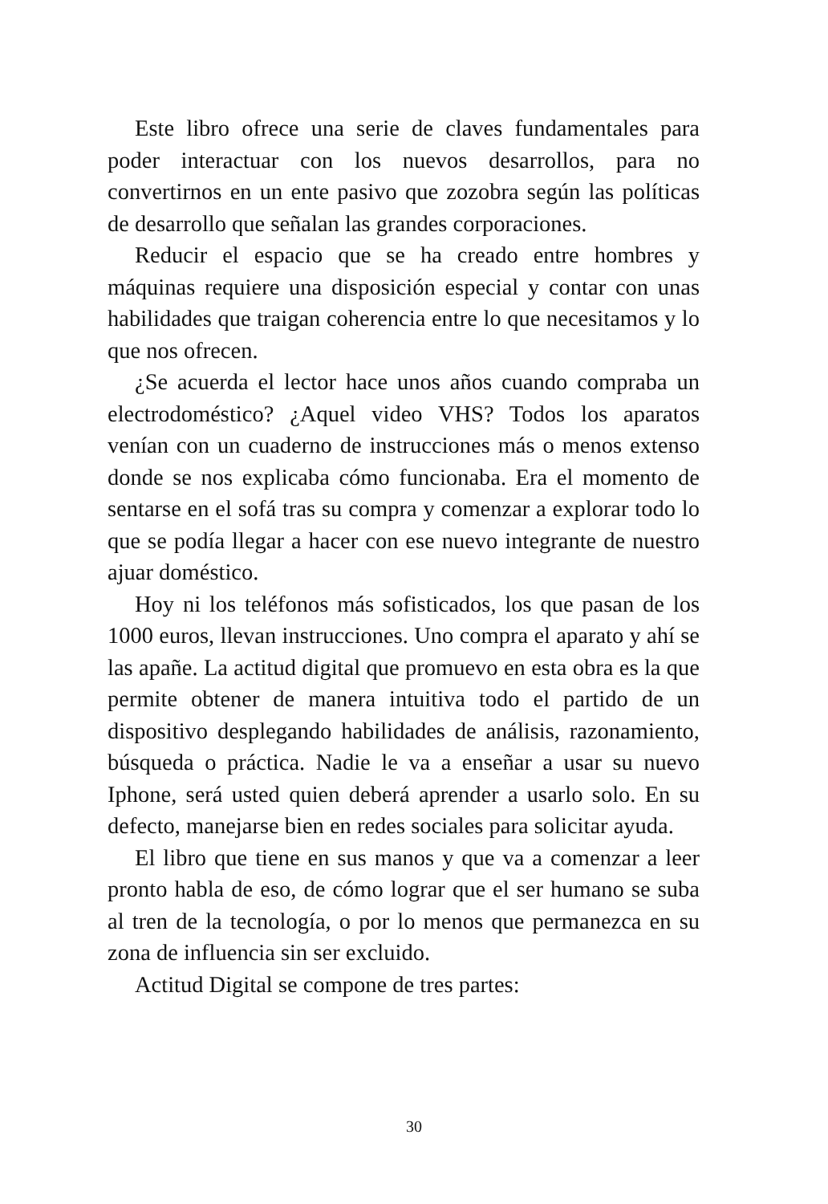Este libro ofrece una serie de claves fundamentales para poder interactuar con los nuevos desarrollos, para no convertirnos en un ente pasivo que zozobra según las políticas de desarrollo que señalan las grandes corporaciones.
Reducir el espacio que se ha creado entre hombres y máquinas requiere una disposición especial y contar con unas habilidades que traigan coherencia entre lo que necesitamos y lo que nos ofrecen.
¿Se acuerda el lector hace unos años cuando compraba un electrodoméstico? ¿Aquel video VHS? Todos los aparatos venían con un cuaderno de instrucciones más o menos extenso donde se nos explicaba cómo funcionaba. Era el momento de sentarse en el sofá tras su compra y comenzar a explorar todo lo que se podía llegar a hacer con ese nuevo integrante de nuestro ajuar doméstico.
Hoy ni los teléfonos más sofisticados, los que pasan de los 1000 euros, llevan instrucciones. Uno compra el aparato y ahí se las apañe. La actitud digital que promuevo en esta obra es la que permite obtener de manera intuitiva todo el partido de un dispositivo desplegando habilidades de análisis, razonamiento, búsqueda o práctica. Nadie le va a enseñar a usar su nuevo Iphone, será usted quien deberá aprender a usarlo solo. En su defecto, manejarse bien en redes sociales para solicitar ayuda.
El libro que tiene en sus manos y que va a comenzar a leer pronto habla de eso, de cómo lograr que el ser humano se suba al tren de la tecnología, o por lo menos que permanezca en su zona de influencia sin ser excluido.
Actitud Digital se compone de tres partes:
30